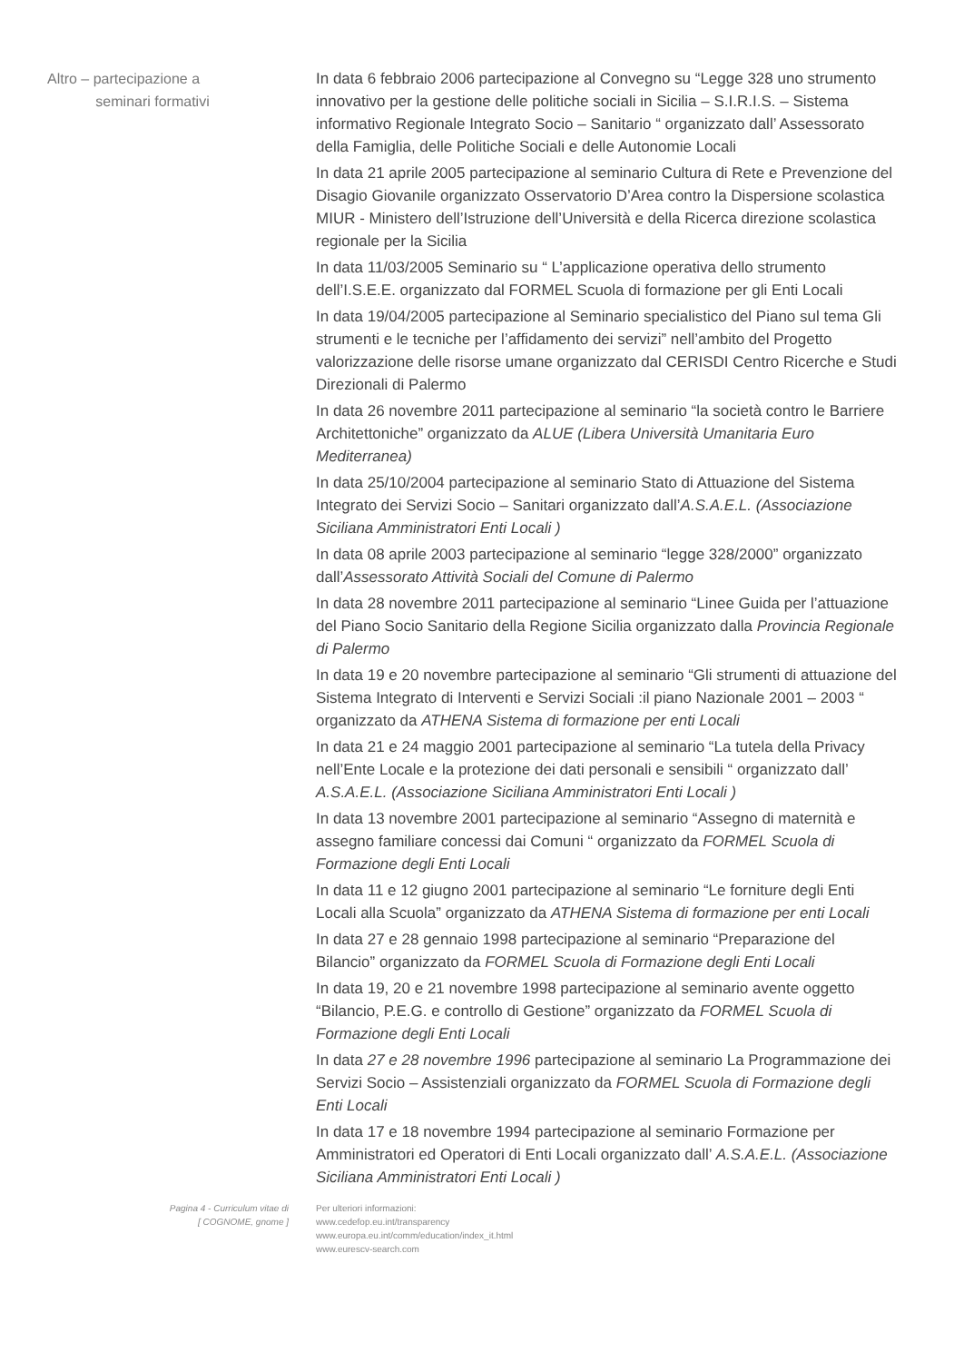Altro – partecipazione a
seminari formativi
In data 6 febbraio 2006 partecipazione al Convegno su “Legge 328 uno strumento innovativo per la gestione delle politiche sociali in Sicilia – S.I.R.I.S. – Sistema informativo Regionale Integrato Socio – Sanitario “ organizzato dall’ Assessorato della Famiglia, delle Politiche Sociali e delle Autonomie Locali
In data 21 aprile 2005 partecipazione al seminario Cultura di Rete e Prevenzione del Disagio Giovanile organizzato Osservatorio D’Area contro la Dispersione scolastica MIUR - Ministero dell’Istruzione dell’Università e della Ricerca direzione scolastica regionale per la Sicilia
In data 11/03/2005 Seminario su “ L’applicazione operativa dello strumento dell’I.S.E.E. organizzato dal FORMEL Scuola di formazione per gli Enti Locali
In data 19/04/2005 partecipazione al Seminario specialistico del Piano sul tema Gli strumenti e le tecniche per l’affidamento dei servizi” nell’ambito del Progetto valorizzazione delle risorse umane organizzato dal CERISDI Centro Ricerche e Studi Direzionali di Palermo
In data 26 novembre 2011 partecipazione al seminario “la società contro le Barriere Architettoniche” organizzato da ALUE (Libera Università Umanitaria Euro Mediterranea)
In data 25/10/2004 partecipazione al seminario Stato di Attuazione del Sistema Integrato dei Servizi Socio – Sanitari organizzato dall’A.S.A.E.L. (Associazione Siciliana Amministratori Enti Locali )
In data 08 aprile 2003 partecipazione al seminario “legge 328/2000” organizzato dall’Assessorato Attività Sociali del Comune di Palermo
In data 28 novembre 2011 partecipazione al seminario “Linee Guida per l’attuazione del Piano Socio Sanitario della Regione Sicilia organizzato dalla Provincia Regionale di Palermo
In data 19 e 20 novembre partecipazione al seminario “Gli strumenti di attuazione del Sistema Integrato di Interventi e Servizi Sociali :il piano Nazionale 2001 – 2003 “ organizzato da ATHENA Sistema di formazione per enti Locali
In data 21 e 24 maggio 2001 partecipazione al seminario “La tutela della Privacy nell’Ente Locale e la protezione dei dati personali e sensibili “ organizzato dall’ A.S.A.E.L. (Associazione Siciliana Amministratori Enti Locali )
In data 13 novembre 2001 partecipazione al seminario “Assegno di maternità e assegno familiare concessi dai Comuni “ organizzato da FORMEL Scuola di Formazione degli Enti Locali
In data 11 e 12 giugno 2001 partecipazione al seminario “Le forniture degli Enti Locali alla Scuola” organizzato da ATHENA Sistema di formazione per enti Locali
In data 27 e 28 gennaio 1998 partecipazione al seminario “Preparazione del Bilancio” organizzato da FORMEL Scuola di Formazione degli Enti Locali
In data 19, 20 e 21 novembre 1998 partecipazione al seminario avente oggetto “Bilancio, P.E.G. e controllo di Gestione” organizzato da FORMEL Scuola di Formazione degli Enti Locali
In data 27 e 28 novembre 1996 partecipazione al seminario La Programmazione dei Servizi Socio – Assistenziali organizzato da FORMEL Scuola di Formazione degli Enti Locali
In data 17 e 18 novembre 1994 partecipazione al seminario Formazione per Amministratori ed Operatori di Enti Locali organizzato dall’ A.S.A.E.L. (Associazione Siciliana Amministratori Enti Locali )
Pagina 4 - Curriculum vitae di
[ COGNOME, gnome ]
Per ulteriori informazioni:
www.cedefop.eu.int/transparency
www.europa.eu.int/comm/education/index_it.html
www.eurescv-search.com